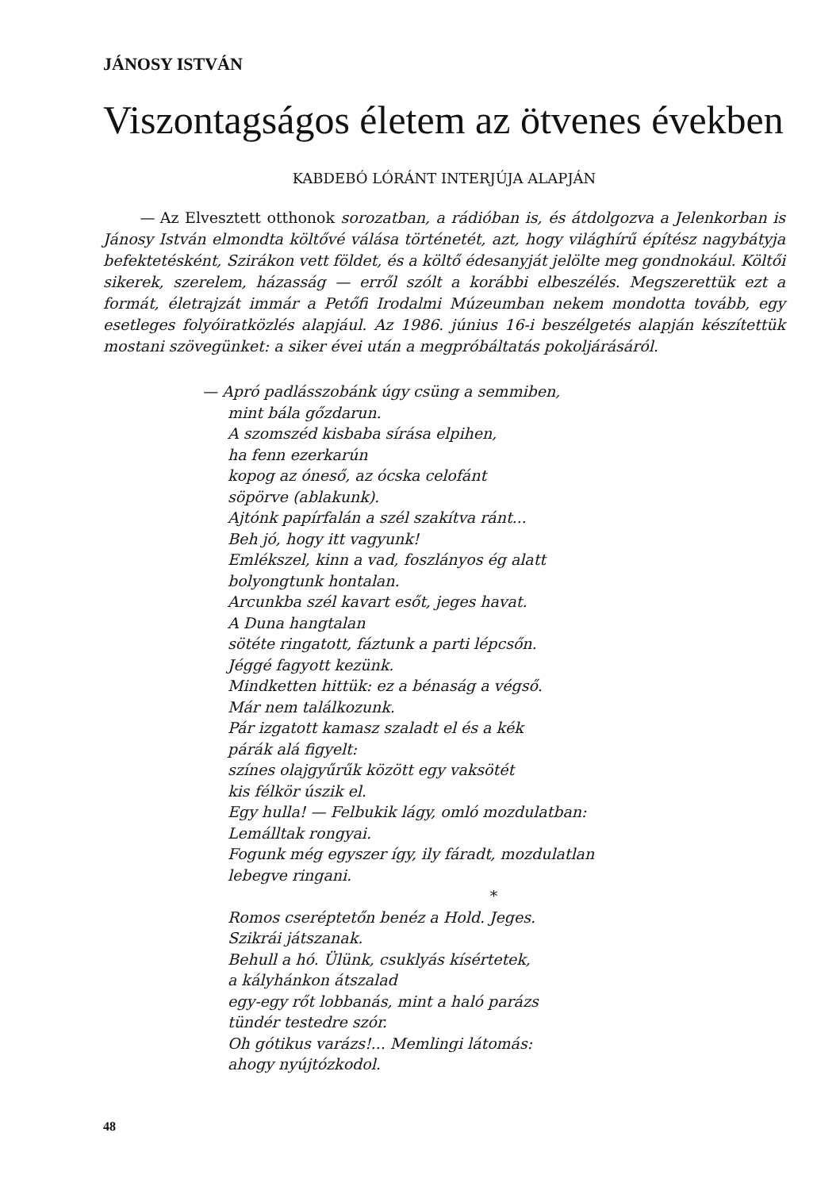JÁNOSY ISTVÁN
Viszontagságos életem az ötvenes években
KABDEBÓ LÓRÁNT INTERJÚJA ALAPJÁN
— Az Elvesztett otthonok sorozatban, a rádióban is, és átdolgozva a Jelenkorban is Jánosy István elmondta költővé válása történetét, azt, hogy világhírű építész nagybátyja befektetésként, Szirákon vett földet, és a költő édesanyját jelölte meg gondnokául. Költői sikerek, szerelem, házasság — erről szólt a korábbi elbeszélés. Megszerettük ezt a formát, életrajzát immár a Petőfi Irodalmi Múzeumban nekem mondotta tovább, egy esetleges folyóiratközlés alapjául. Az 1986. június 16-i beszélgetés alapján készítettük mostani szövegünket: a siker évei után a megpróbáltatás pokoljárásáról.
— Apró padlásszobánk úgy csüng a semmiben,
mint bála gőzdarun.
A szomszéd kisbaba sírása elpihen,
ha fenn ezerkarún
kopog az óneső, az ócska celofánt
söpörve (ablakunk).
Ajtónk papírfalán a szél szakítva ránt...
Beh jó, hogy itt vagyunk!
Emlékszel, kinn a vad, foszlányos ég alatt
bolyongtunk hontalan.
Arcunkba szél kavart esőt, jeges havat.
A Duna hangtalan
sötéte ringatott, fáztunk a parti lépcsőn.
Jéggé fagyott kezünk.
Mindketten hittük: ez a bénaság a végső.
Már nem találkozunk.
Pár izgatott kamasz szaladt el és a kék
párák alá figyelt:
színes olajgyűrűk között egy vaksötét
kis félkör úszik el.
Egy hulla! — Felbukik lágy, omló mozdulatban:
Lemálltak rongyai.
Fogunk még egyszer így, ily fáradt, mozdulatlan
lebegve ringani.
*
Romos cseréptetőn benéz a Hold. Jeges.
Szikrái játszanak.
Behull a hó. Ülünk, csuklyás kísértetek,
a kályhánkon átszalad
egy-egy rőt lobbanás, mint a haló parázs
tündér testedre szór.
Oh gótikus varázs!... Memlingi látomás:
ahogy nyújtózkodol.
48